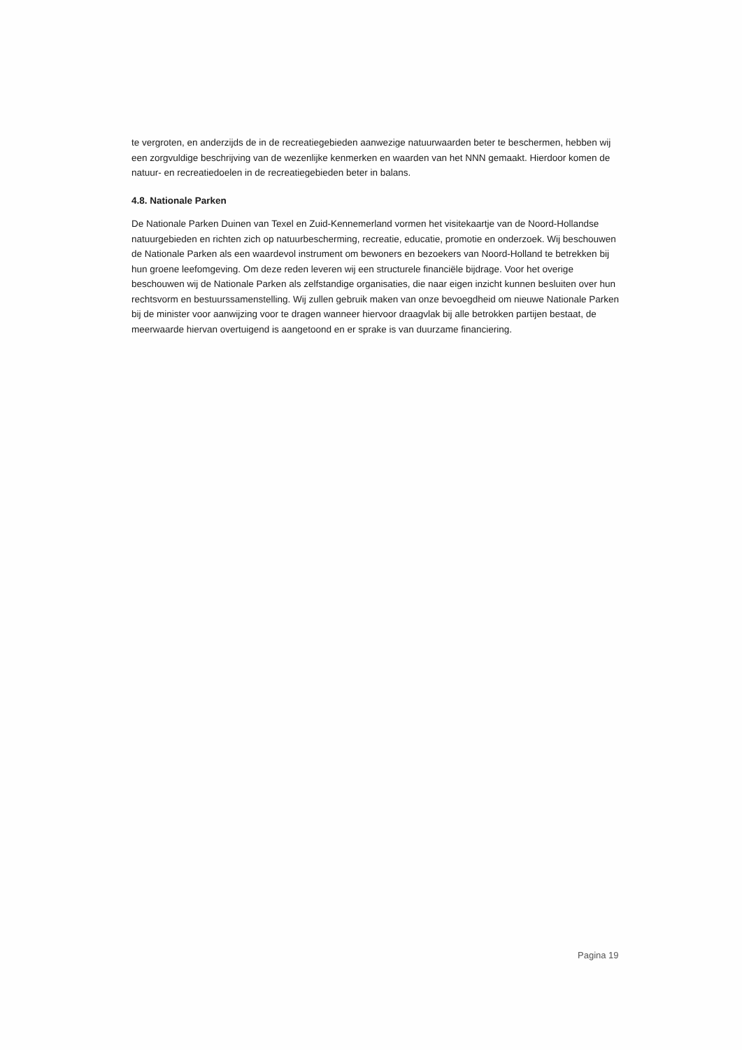te vergroten, en anderzijds de in de recreatiegebieden aanwezige natuurwaarden beter te beschermen, hebben wij een zorgvuldige beschrijving van de wezenlijke kenmerken en waarden van het NNN gemaakt. Hierdoor komen de natuur- en recreatiedoelen in de recreatiegebieden beter in balans.
4.8. Nationale Parken
De Nationale Parken Duinen van Texel en Zuid-Kennemerland vormen het visitekaartje van de Noord-Hollandse natuurgebieden en richten zich op natuurbescherming, recreatie, educatie, promotie en onderzoek. Wij beschouwen de Nationale Parken als een waardevol instrument om bewoners en bezoekers van Noord-Holland te betrekken bij hun groene leefomgeving. Om deze reden leveren wij een structurele financiële bijdrage. Voor het overige beschouwen wij de Nationale Parken als zelfstandige organisaties, die naar eigen inzicht kunnen besluiten over hun rechtsvorm en bestuurssamenstelling. Wij zullen gebruik maken van onze bevoegdheid om nieuwe Nationale Parken bij de minister voor aanwijzing voor te dragen wanneer hiervoor draagvlak bij alle betrokken partijen bestaat, de meerwaarde hiervan overtuigend is aangetoond en er sprake is van duurzame financiering.
Pagina 19